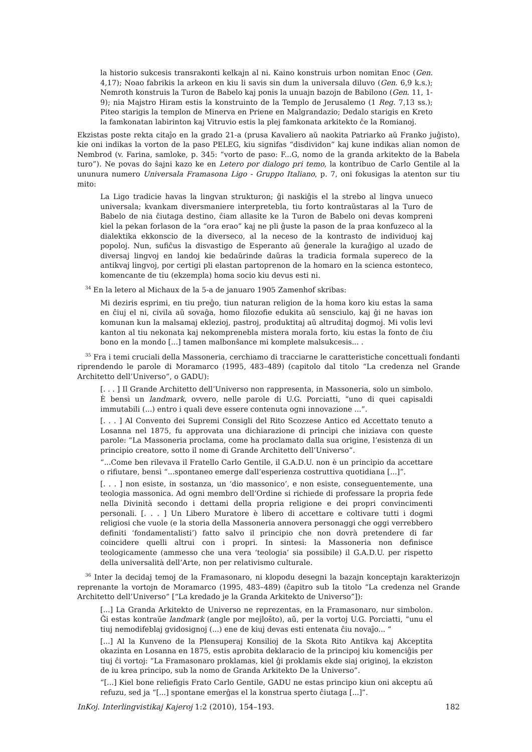la historio sukcesis transrakonti kelkajn al ni. Kaino konstruis urbon nomitan Enoc (Gen. 4,17); Noao fabrikis la arkeon en kiu li savis sin dum la universala diluvo (Gen. 6,9 k.s.); Nemroth konstruis la Turon de Babelo kaj ponis la unuajn bazojn de Babilono (Gen. 11, 1-9); nia Majstro Hiram estis la konstruinto de la Templo de Jerusalemo (1 Reg. 7,13 ss.); Piteo starigis la templon de Minerva en Priene en Malgrandazio; Dedalo starigis en Kreto la famkonatan labirinton kaj Vitruvio estis la plej famkonata arkitekto ĉe la Romianoj.
Ekzistas poste rekta citaĵo en la grado 21-a (prusa Kavaliero aŭ naokita Patriarko aŭ Franko juĝisto), kie oni indikas la vorton de la paso PELEG, kiu signifas “disdividon” kaj kune indikas alian nomon de Nembrod (v. Farina, samloke, p. 345: “vorto de paso: F...G, nomo de la granda arkitekto de la Babela turo”). Ne povas do ŝajni kazo ke en Letero por dialogo pri temo, la kontribuo de Carlo Gentile al la ununura numero Universala Framasona Ligo - Gruppo Italiano, p. 7, oni fokusigas la atenton sur tiu mito:
La Ligo tradicie havas la lingvan strukturon; ĝi naskiĝis el la strebo al lingva unueco universala; kvankam diversmaniere interpretebla, tiu forto kontraŭstaras al la Turo de Babelo de nia ĉiutaga destino, ĉiam allasite ke la Turon de Babelo oni devas kompreni kiel la pekan forlason de la “ora erao” kaj ne pli ĝuste la pason de la praa konfuzeco al la dialektika ekkonscio de la diverseco, al la neceso de la kontrasto de individuoj kaj popoloj. Nun, sufiĉus la disvastigo de Esperanto aŭ ĝenerale la kuraĝigo al uzado de diversaj lingvoj en landoj kie bedaŭrinde daŭras la tradicia formala supereco de la antikvaj lingvoj, por certigi pli elastan partoprenon de la homaro en la scienca estonteco, komencante de tiu (ekzempla) homa socio kiu devus esti ni.
<sup>34</sup> En la letero al Michaux de la 5-a de januaro 1905 Zamenhof skribas:
Mi deziris esprimi, en tiu preĝo, tiun naturan religion de la homa koro kiu estas la sama en ĉiuj el ni, civila aŭ sovaĝa, homo filozofie edukita aŭ sensciulo, kaj ĝi ne havas ion komunan kun la malsamaj eklezioj, pastroj, produktitaj aŭ altruditaj dogmoj. Mi volis levi kanton al tiu nekonata kaj nekomprenebla mistera morala forto, kiu estas la fonto de ĉiu bono en la mondo [...] tamen malbonŝance mi komplete malsukcesis... .
<sup>35</sup> Fra i temi cruciali della Massoneria, cerchiamo di tracciarne le caratteristiche concettuali fondanti riprendendo le parole di Moramarco (1995, 483–489) (capitolo dal titolo “La credenza nel Grande Architetto dell’Universo”, o GADU):
[. . . ] Il Grande Architetto dell’Universo non rappresenta, in Massoneria, solo un simbolo. È bensì un landmark, ovvero, nelle parole di U.G. Porciatti, “uno di quei capisaldi immutabili (...) entro i quali deve essere contenuta ogni innovazione ...”.
[. . . ] Al Convento dei Supremi Consigli del Rito Scozzese Antico ed Accettato tenuto a Losanna nel 1875, fu approvata una dichiarazione di princìpi che iniziava con queste parole: “La Massoneria proclama, come ha proclamato dalla sua origine, l’esistenza di un principio creatore, sotto il nome di Grande Architetto dell’Universo”.
“...Come ben rilevava il Fratello Carlo Gentile, il G.A.D.U. non è un principio da accettare o rifiutare, bensì “...spontaneo emerge dall’esperienza costruttiva quotidiana [...]”.
[. . . ] non esiste, in sostanza, un ‘dio massonico’, e non esiste, conseguentemente, una teologia massonica. Ad ogni membro dell’Ordine si richiede di professare la propria fede nella Divinità secondo i dettami della propria religione e dei propri convincimenti personali. [. . . ] Un Libero Muratore è libero di accettare e coltivare tutti i dogmi religiosi che vuole (e la storia della Massoneria annovera personaggi che oggi verrebbero definiti ‘fondamentalisti’) fatto salvo il principio che non dovrà pretendere di far coincidere quelli altrui con i propri. In sintesi: la Massoneria non definisce teologicamente (ammesso che una vera ‘teologia’ sia possibile) il G.A.D.U. per rispetto della universalità dell’Arte, non per relativismo culturale.
<sup>36</sup> Inter la decidaj temoj de la Framasonaro, ni klopodu desegni la bazajn konceptajn karakterizojn reprenante la vortojn de Moramarco (1995, 483–489) (ĉapitro sub la titolo “La credenza nel Grande Architetto dell’Universo” [“La kredado je la Granda Arkitekto de Universo”]):
[...] La Granda Arkitekto de Universo ne reprezentas, en la Framasonaro, nur simbolon. Ĝi estas kontraŭe landmark (angle por mejloŝto), aŭ, per la vortoj U.G. Porciatti, “unu el tiuj nemodifeblaj gvidosignoj (...) ene de kiuj devas esti entenata ĉiu novaĵo... “
[...] Al la Kunveno de la Plensuperaj Konsilioj de la Skota Rito Antikva kaj Akceptita okazinta en Losanna en 1875, estis aprobita deklaracio de la principoj kiu komenciĝis per tiuj ĉi vortoj: “La Framasonaro proklamas, kiel ĝi proklamis ekde siaj originoj, la ekziston de iu krea principo, sub la nomo de Granda Arkitekto De la Universo”.
“[...] Kiel bone reliefigis Frato Carlo Gentile, GADU ne estas principo kiun oni akceptu aŭ refuzu, sed ja “[...] spontane emerĝas el la konstrua sperto ĉiutaga [...]”.
InKoj. Interlingvistikaj Kajeroj 1:2 (2010), 154–193. 182